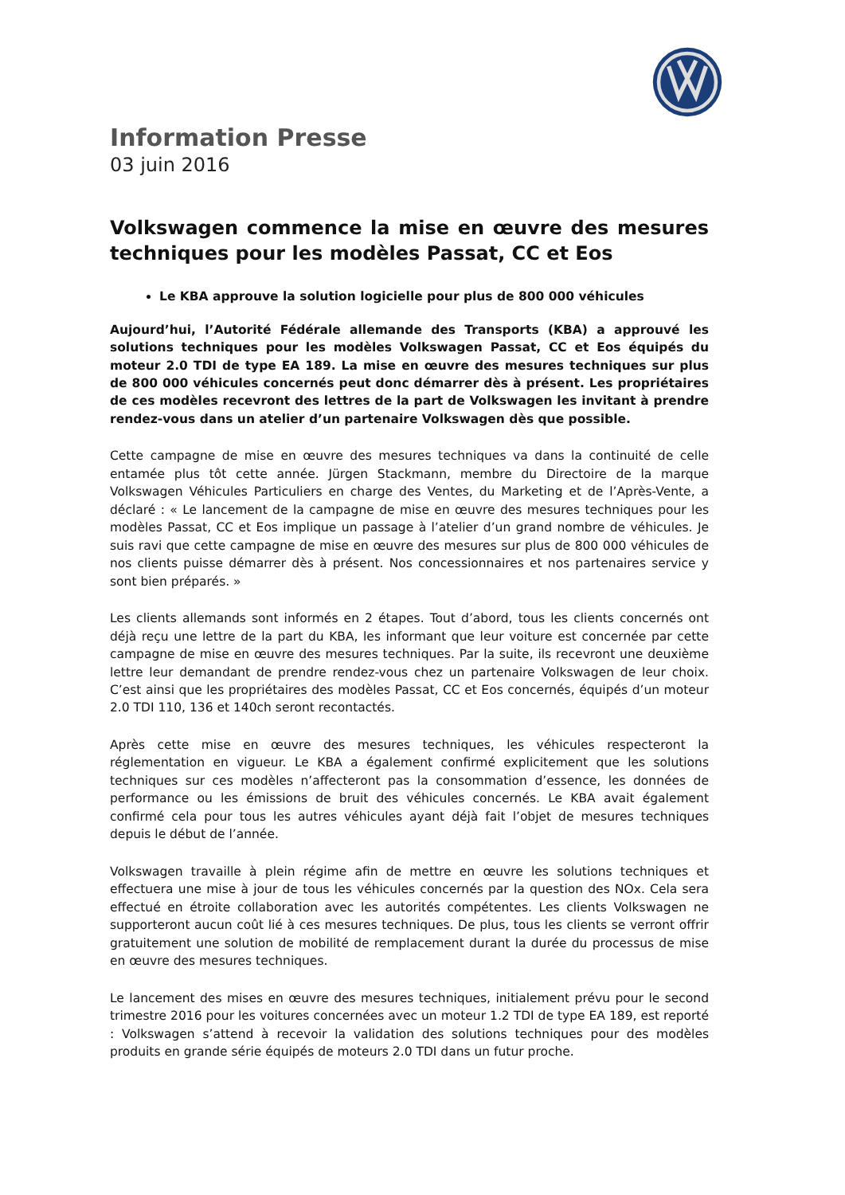Information Presse
03 juin 2016
Volkswagen commence la mise en œuvre des mesures techniques pour les modèles Passat, CC et Eos
Le KBA approuve la solution logicielle pour plus de 800 000 véhicules
Aujourd’hui, l’Autorité Fédérale allemande des Transports (KBA) a approuvé les solutions techniques pour les modèles Volkswagen Passat, CC et Eos équipés du moteur 2.0 TDI de type EA 189. La mise en œuvre des mesures techniques sur plus de 800 000 véhicules concernés peut donc démarrer dès à présent. Les propriétaires de ces modèles recevront des lettres de la part de Volkswagen les invitant à prendre rendez-vous dans un atelier d’un partenaire Volkswagen dès que possible.
Cette campagne de mise en œuvre des mesures techniques va dans la continuité de celle entamée plus tôt cette année. Jürgen Stackmann, membre du Directoire de la marque Volkswagen Véhicules Particuliers en charge des Ventes, du Marketing et de l’Après-Vente, a déclaré : « Le lancement de la campagne de mise en œuvre des mesures techniques pour les modèles Passat, CC et Eos implique un passage à l’atelier d’un grand nombre de véhicules. Je suis ravi que cette campagne de mise en œuvre des mesures sur plus de 800 000 véhicules de nos clients puisse démarrer dès à présent. Nos concessionnaires et nos partenaires service y sont bien préparés. »
Les clients allemands sont informés en 2 étapes. Tout d’abord, tous les clients concernés ont déjà reçu une lettre de la part du KBA, les informant que leur voiture est concernée par cette campagne de mise en œuvre des mesures techniques. Par la suite, ils recevront une deuxième lettre leur demandant de prendre rendez-vous chez un partenaire Volkswagen de leur choix. C’est ainsi que les propriétaires des modèles Passat, CC et Eos concernés, équipés d’un moteur 2.0 TDI 110, 136 et 140ch seront recontactés.
Après cette mise en œuvre des mesures techniques, les véhicules respecteront la réglementation en vigueur. Le KBA a également confirmé explicitement que les solutions techniques sur ces modèles n’affecteront pas la consommation d’essence, les données de performance ou les émissions de bruit des véhicules concernés. Le KBA avait également confirmé cela pour tous les autres véhicules ayant déjà fait l’objet de mesures techniques depuis le début de l’année.
Volkswagen travaille à plein régime afin de mettre en œuvre les solutions techniques et effectuera une mise à jour de tous les véhicules concernés par la question des NOx. Cela sera effectué en étroite collaboration avec les autorités compétentes. Les clients Volkswagen ne supporteront aucun coût lié à ces mesures techniques. De plus, tous les clients se verront offrir gratuitement une solution de mobilité de remplacement durant la durée du processus de mise en œuvre des mesures techniques.
Le lancement des mises en œuvre des mesures techniques, initialement prévu pour le second trimestre 2016 pour les voitures concernées avec un moteur 1.2 TDI de type EA 189, est reporté : Volkswagen s’attend à recevoir la validation des solutions techniques pour des modèles produits en grande série équipés de moteurs 2.0 TDI dans un futur proche.